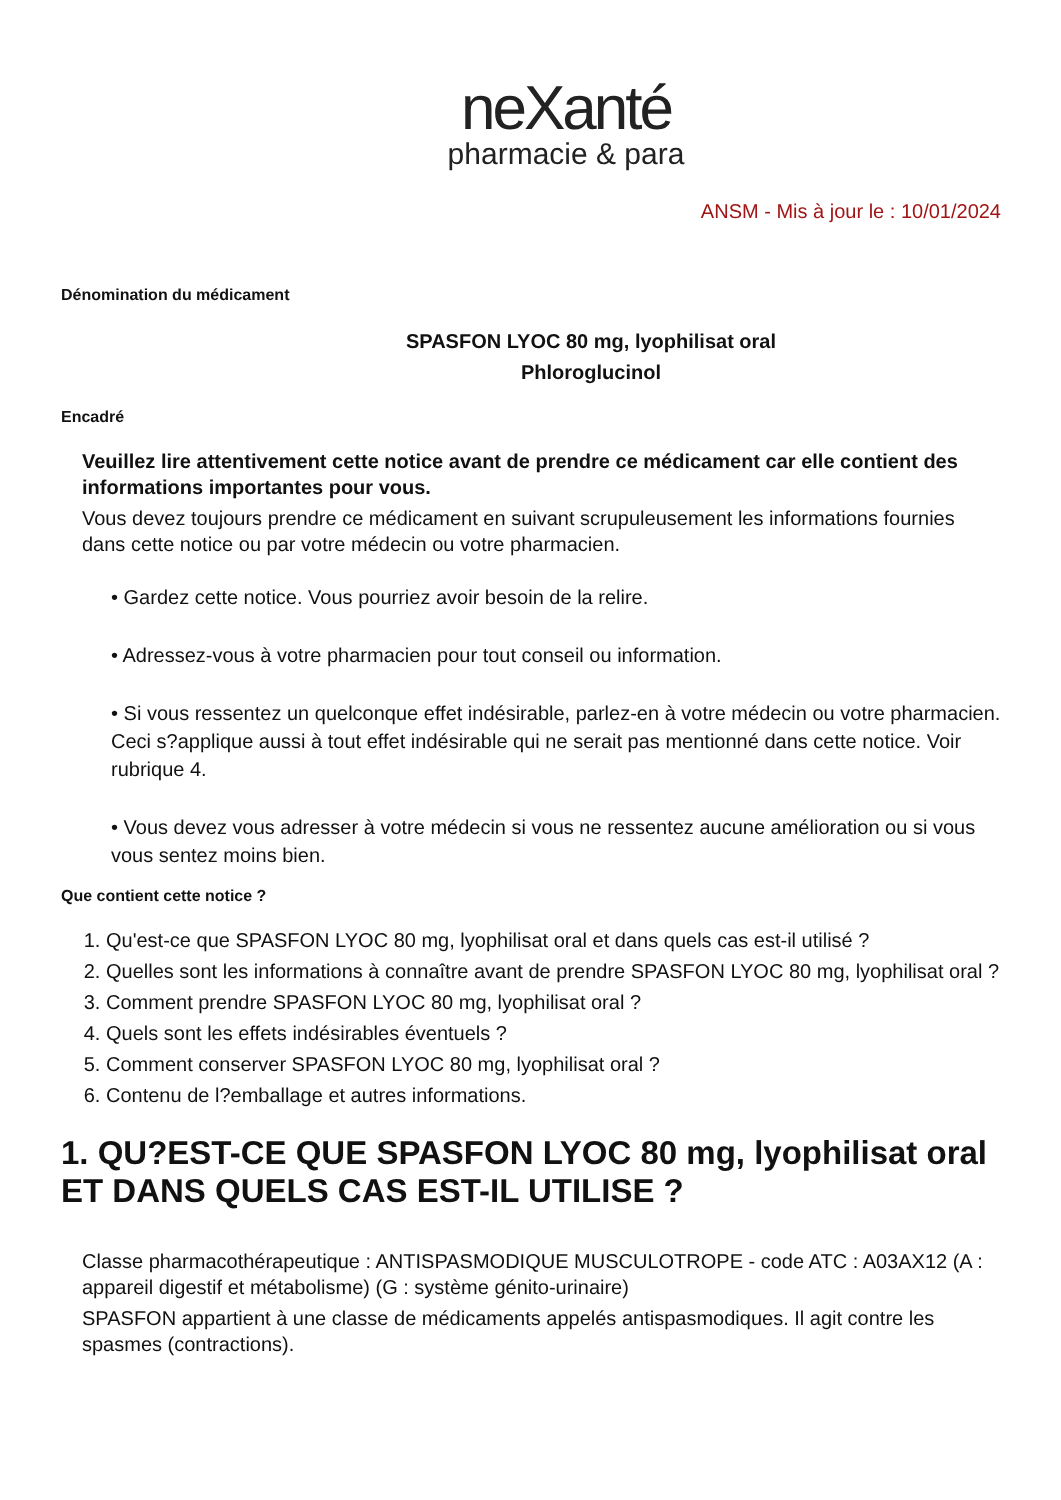neXanté
pharmacie & para
ANSM - Mis à jour le : 10/01/2024
Dénomination du médicament
SPASFON LYOC 80 mg, lyophilisat oral
Phloroglucinol
Encadré
Veuillez lire attentivement cette notice avant de prendre ce médicament car elle contient des informations importantes pour vous.
Vous devez toujours prendre ce médicament en suivant scrupuleusement les informations fournies dans cette notice ou par votre médecin ou votre pharmacien.
• Gardez cette notice. Vous pourriez avoir besoin de la relire.
• Adressez-vous à votre pharmacien pour tout conseil ou information.
• Si vous ressentez un quelconque effet indésirable, parlez-en à votre médecin ou votre pharmacien. Ceci s?applique aussi à tout effet indésirable qui ne serait pas mentionné dans cette notice. Voir rubrique 4.
• Vous devez vous adresser à votre médecin si vous ne ressentez aucune amélioration ou si vous vous sentez moins bien.
Que contient cette notice ?
1. Qu'est-ce que SPASFON LYOC 80 mg, lyophilisat oral et dans quels cas est-il utilisé ?
2. Quelles sont les informations à connaître avant de prendre SPASFON LYOC 80 mg, lyophilisat oral ?
3. Comment prendre SPASFON LYOC 80 mg, lyophilisat oral ?
4. Quels sont les effets indésirables éventuels ?
5. Comment conserver SPASFON LYOC 80 mg, lyophilisat oral ?
6. Contenu de l?emballage et autres informations.
1. QU?EST-CE QUE SPASFON LYOC 80 mg, lyophilisat oral ET DANS QUELS CAS EST-IL UTILISE ?
Classe pharmacothérapeutique : ANTISPASMODIQUE MUSCULOTROPE - code ATC : A03AX12 (A : appareil digestif et métabolisme) (G : système génito-urinaire)
SPASFON appartient à une classe de médicaments appelés antispasmodiques. Il agit contre les spasmes (contractions).